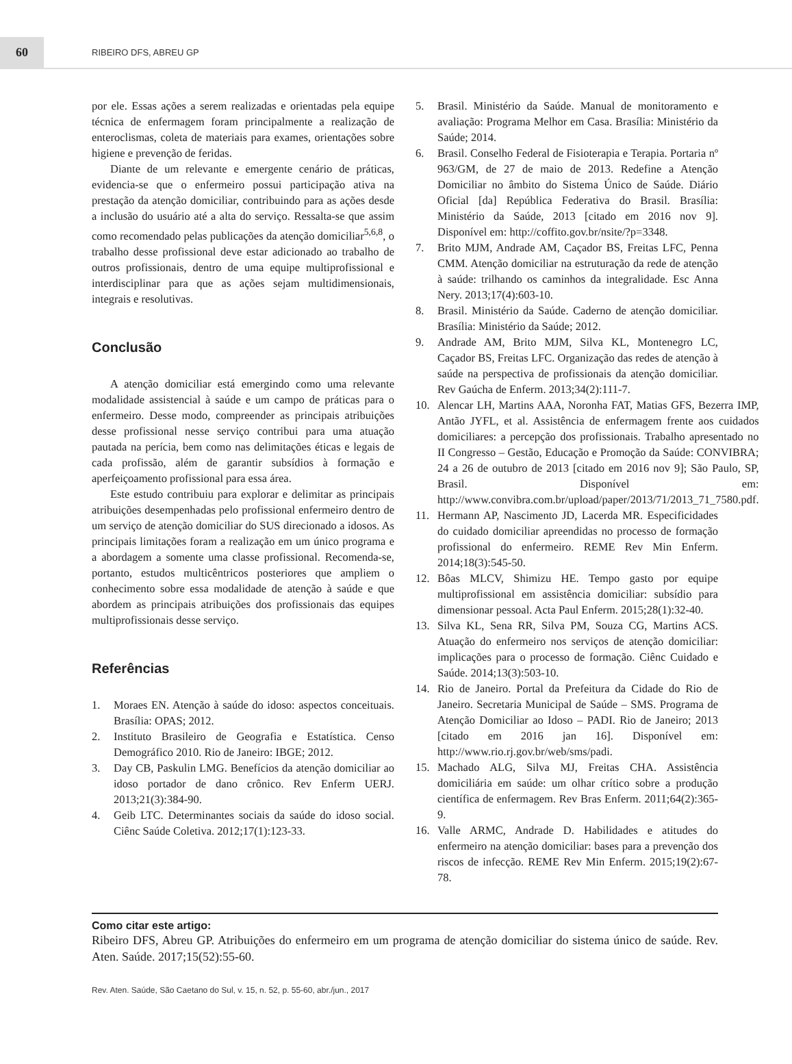60
RIBEIRO DFS, ABREU GP
por ele. Essas ações a serem realizadas e orientadas pela equipe técnica de enfermagem foram principalmente a realização de enteroclismas, coleta de materiais para exames, orientações sobre higiene e prevenção de feridas.
Diante de um relevante e emergente cenário de práticas, evidencia-se que o enfermeiro possui participação ativa na prestação da atenção domiciliar, contribuindo para as ações desde a inclusão do usuário até a alta do serviço. Ressalta-se que assim como recomendado pelas publicações da atenção domiciliar<sup>5,6,8</sup>, o trabalho desse profissional deve estar adicionado ao trabalho de outros profissionais, dentro de uma equipe multiprofissional e interdisciplinar para que as ações sejam multidimensionais, integrais e resolutivas.
Conclusão
A atenção domiciliar está emergindo como uma relevante modalidade assistencial à saúde e um campo de práticas para o enfermeiro. Desse modo, compreender as principais atribuições desse profissional nesse serviço contribui para uma atuação pautada na perícia, bem como nas delimitações éticas e legais de cada profissão, além de garantir subsídios à formação e aperfeiçoamento profissional para essa área.
Este estudo contribuiu para explorar e delimitar as principais atribuições desempenhadas pelo profissional enfermeiro dentro de um serviço de atenção domiciliar do SUS direcionado a idosos. As principais limitações foram a realização em um único programa e a abordagem a somente uma classe profissional. Recomenda-se, portanto, estudos multicêntricos posteriores que ampliem o conhecimento sobre essa modalidade de atenção à saúde e que abordem as principais atribuições dos profissionais das equipes multiprofissionais desse serviço.
Referências
1. Moraes EN. Atenção à saúde do idoso: aspectos conceituais. Brasília: OPAS; 2012.
2. Instituto Brasileiro de Geografia e Estatística. Censo Demográfico 2010. Rio de Janeiro: IBGE; 2012.
3. Day CB, Paskulin LMG. Benefícios da atenção domiciliar ao idoso portador de dano crônico. Rev Enferm UERJ. 2013;21(3):384-90.
4. Geib LTC. Determinantes sociais da saúde do idoso social. Ciênc Saúde Coletiva. 2012;17(1):123-33.
5. Brasil. Ministério da Saúde. Manual de monitoramento e avaliação: Programa Melhor em Casa. Brasília: Ministério da Saúde; 2014.
6. Brasil. Conselho Federal de Fisioterapia e Terapia. Portaria nº 963/GM, de 27 de maio de 2013. Redefine a Atenção Domiciliar no âmbito do Sistema Único de Saúde. Diário Oficial [da] República Federativa do Brasil. Brasília: Ministério da Saúde, 2013 [citado em 2016 nov 9]. Disponível em: http://coffito.gov.br/nsite/?p=3348.
7. Brito MJM, Andrade AM, Caçador BS, Freitas LFC, Penna CMM. Atenção domiciliar na estruturação da rede de atenção à saúde: trilhando os caminhos da integralidade. Esc Anna Nery. 2013;17(4):603-10.
8. Brasil. Ministério da Saúde. Caderno de atenção domiciliar. Brasília: Ministério da Saúde; 2012.
9. Andrade AM, Brito MJM, Silva KL, Montenegro LC, Caçador BS, Freitas LFC. Organização das redes de atenção à saúde na perspectiva de profissionais da atenção domiciliar. Rev Gaúcha de Enferm. 2013;34(2):111-7.
10. Alencar LH, Martins AAA, Noronha FAT, Matias GFS, Bezerra IMP, Antão JYFL, et al. Assistência de enfermagem frente aos cuidados domiciliares: a percepção dos profissionais. Trabalho apresentado no II Congresso – Gestão, Educação e Promoção da Saúde: CONVIBRA; 24 a 26 de outubro de 2013 [citado em 2016 nov 9]; São Paulo, SP, Brasil. Disponível em: http://www.convibra.com.br/upload/paper/2013/71/2013_71_7580.pdf.
11. Hermann AP, Nascimento JD, Lacerda MR. Especificidades do cuidado domiciliar apreendidas no processo de formação profissional do enfermeiro. REME Rev Min Enferm. 2014;18(3):545-50.
12. Bôas MLCV, Shimizu HE. Tempo gasto por equipe multiprofissional em assistência domiciliar: subsídio para dimensionar pessoal. Acta Paul Enferm. 2015;28(1):32-40.
13. Silva KL, Sena RR, Silva PM, Souza CG, Martins ACS. Atuação do enfermeiro nos serviços de atenção domiciliar: implicações para o processo de formação. Ciênc Cuidado e Saúde. 2014;13(3):503-10.
14. Rio de Janeiro. Portal da Prefeitura da Cidade do Rio de Janeiro. Secretaria Municipal de Saúde – SMS. Programa de Atenção Domiciliar ao Idoso – PADI. Rio de Janeiro; 2013 [citado em 2016 jan 16]. Disponível em: http://www.rio.rj.gov.br/web/sms/padi.
15. Machado ALG, Silva MJ, Freitas CHA. Assistência domiciliária em saúde: um olhar crítico sobre a produção científica de enfermagem. Rev Bras Enferm. 2011;64(2):365-9.
16. Valle ARMC, Andrade D. Habilidades e atitudes do enfermeiro na atenção domiciliar: bases para a prevenção dos riscos de infecção. REME Rev Min Enferm. 2015;19(2):67-78.
Como citar este artigo:
Ribeiro DFS, Abreu GP. Atribuições do enfermeiro em um programa de atenção domiciliar do sistema único de saúde. Rev. Aten. Saúde. 2017;15(52):55-60.
Rev. Aten. Saúde, São Caetano do Sul, v. 15, n. 52, p. 55-60, abr./jun., 2017